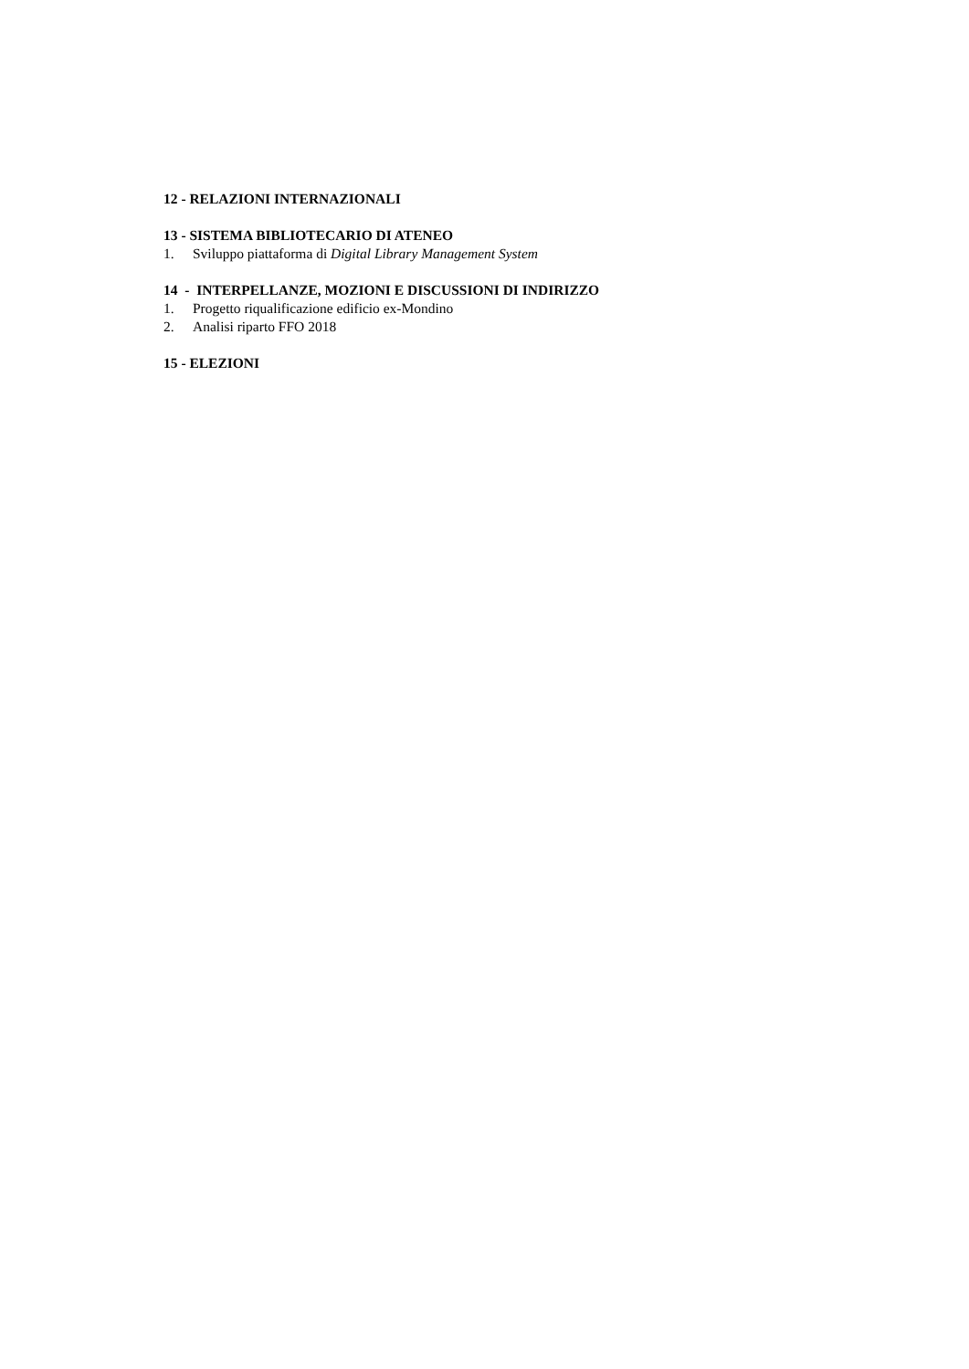12 - RELAZIONI INTERNAZIONALI
13 - SISTEMA BIBLIOTECARIO DI ATENEO
1. Sviluppo piattaforma di Digital Library Management System
14 - INTERPELLANZE, MOZIONI E DISCUSSIONI DI INDIRIZZO
1. Progetto riqualificazione edificio ex-Mondino
2. Analisi riparto FFO 2018
15 - ELEZIONI